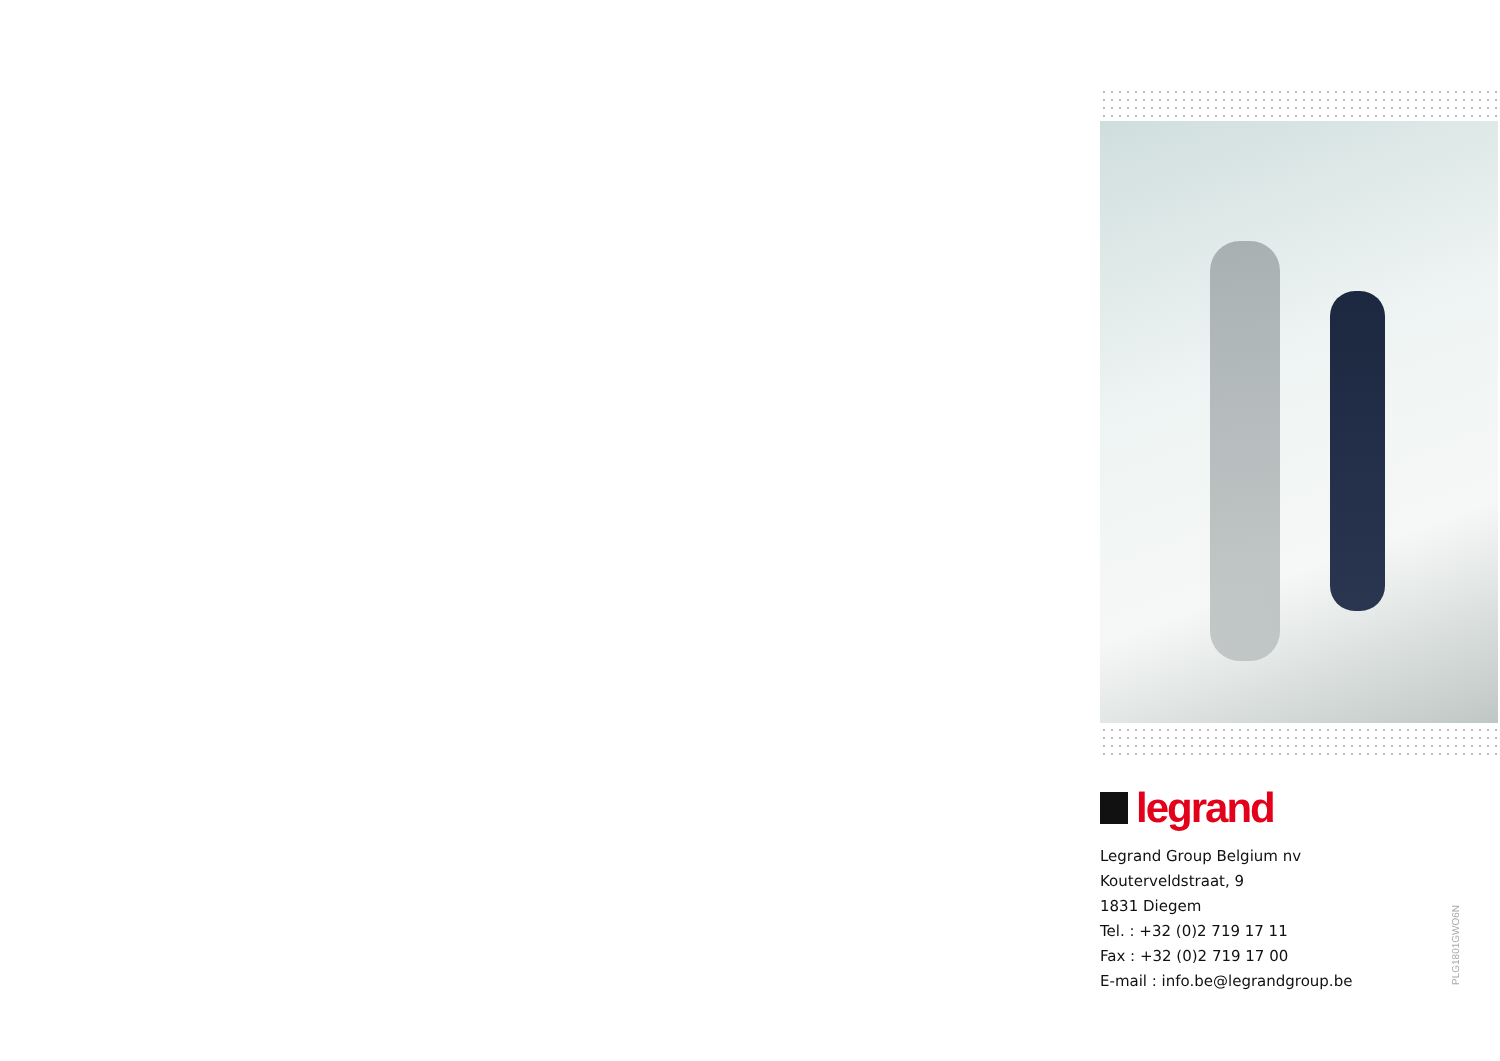legrand
Legrand Group Belgium nv
Kouterveldstraat, 9
1831 Diegem
Tel. : +32 (0)2 719 17 11
Fax : +32 (0)2 719 17 00
E-mail : info.be@legrandgroup.be
PLG1801GWO6N